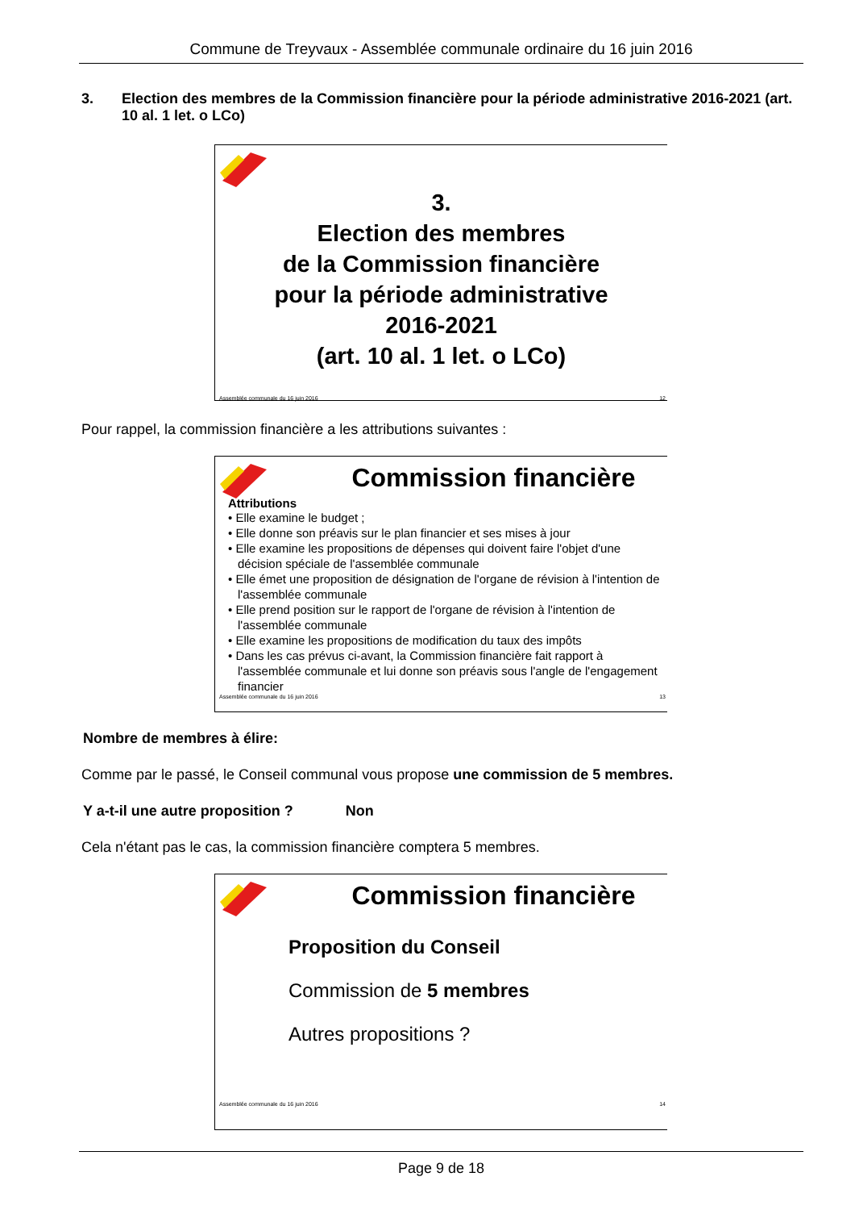Commune de Treyvaux - Assemblée communale ordinaire du 16 juin 2016
3. Election des membres de la Commission financière pour la période administrative 2016-2021 (art. 10 al. 1 let. o LCo)
3.
Election des membres
de la Commission financière
pour la période administrative
2016-2021
(art. 10 al. 1 let. o LCo)
Assemblée communale du 16 juin 2016 12
Pour rappel, la commission financière a les attributions suivantes :
Commission financière
Attributions
• Elle examine le budget ;
• Elle donne son préavis sur le plan financier et ses mises à jour
• Elle examine les propositions de dépenses qui doivent faire l'objet d'une décision spéciale de l'assemblée communale
• Elle émet une proposition de désignation de l'organe de révision à l'intention de l'assemblée communale
• Elle prend position sur le rapport de l'organe de révision à l'intention de l'assemblée communale
• Elle examine les propositions de modification du taux des impôts
• Dans les cas prévus ci-avant, la Commission financière fait rapport à l'assemblée communale et lui donne son préavis sous l'angle de l'engagement financier
Assemblée communale du 16 juin 2016 13
Nombre de membres à élire:
Comme par le passé, le Conseil communal vous propose une commission de 5 membres.
Y a-t-il une autre proposition ? Non
Cela n'étant pas le cas, la commission financière comptera 5 membres.
Commission financière
Proposition du Conseil
Commission de 5 membres
Autres propositions ?
Assemblée communale du 16 juin 2016 14
Page 9 de 18